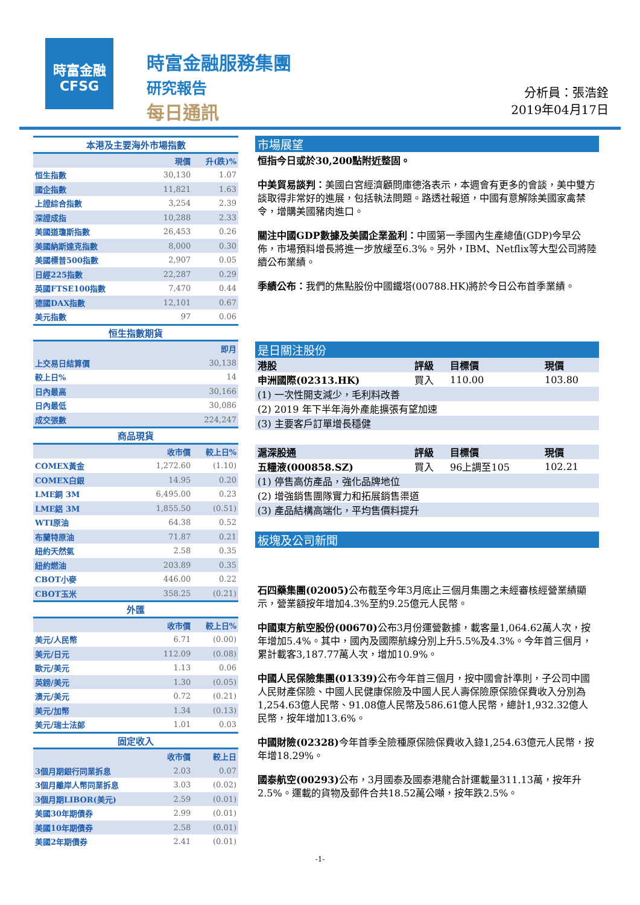時富金融
CFSG
時富金融服務集團
研究報告
每日通訊
分析員：張浩銓
2019年04月17日
| 本港及主要海外市場指數 | | |
| --- | --- | --- |
| | 現價 | 升(跌)% |
| 恒生指數 | 30,130 | 1.07 |
| 國企指數 | 11,821 | 1.63 |
| 上證綜合指數 | 3,254 | 2.39 |
| 深證成指 | 10,288 | 2.33 |
| 美國道瓊斯指數 | 26,453 | 0.26 |
| 美國納斯達克指數 | 8,000 | 0.30 |
| 美國標普500指數 | 2,907 | 0.05 |
| 日經225指數 | 22,287 | 0.29 |
| 英國FTSE100指數 | 7,470 | 0.44 |
| 德國DAX指數 | 12,101 | 0.67 |
| 美元指數 | 97 | 0.06 |
| 恒生指數期貨 | | |
| | | 即月 |
| 上交易日結算價 | | 30,138 |
| 較上日% | | 14 |
| 日內最高 | | 30,166 |
| 日內最低 | | 30,086 |
| 成交張數 | | 224,247 |
| 商品現貨 | | |
| | 收市價 | 較上日% |
| COMEX黃金 | 1,272.60 | (1.10) |
| COMEX白銀 | 14.95 | 0.20 |
| LME銅 3M | 6,495.00 | 0.23 |
| LME鋁 3M | 1,855.50 | (0.51) |
| WTI原油 | 64.38 | 0.52 |
| 布蘭特原油 | 71.87 | 0.21 |
| 紐約天然氣 | 2.58 | 0.35 |
| 紐約燃油 | 203.89 | 0.35 |
| CBOT小麥 | 446.00 | 0.22 |
| CBOT玉米 | 358.25 | (0.21) |
| 外匯 | | |
| | 收市價 | 較上日% |
| 美元/人民幣 | 6.71 | (0.00) |
| 美元/日元 | 112.09 | (0.08) |
| 歐元/美元 | 1.13 | 0.06 |
| 英鎊/美元 | 1.30 | (0.05) |
| 澳元/美元 | 0.72 | (0.21) |
| 美元/加幣 | 1.34 | (0.13) |
| 美元/瑞士法郎 | 1.01 | 0.03 |
| 固定收入 | | |
| | 收市價 | 較上日 |
| 3個月期銀行同業拆息 | 2.03 | 0.07 |
| 3個月離岸人幣同業拆息 | 3.03 | (0.02) |
| 3個月期LIBOR(美元) | 2.59 | (0.01) |
| 美國30年期債券 | 2.99 | (0.01) |
| 美國10年期債券 | 2.58 | (0.01) |
| 美國2年期債券 | 2.41 | (0.01) |
市場展望
恒指今日或於30,200點附近整固。
中美貿易談判：美國白宮經濟顧問庫德洛表示，本週會有更多的會談，美中雙方談取得非常好的進展，包括執法問題。路透社報道，中國有意解除美國家禽禁令，增購美國豬肉進口。
關注中國GDP數據及美國企業盈利：中國第一季國內生產總值(GDP)今早公佈，市場預料增長將進一步放緩至6.3%。另外，IBM、Netflix等大型公司將陸續公布業績。
季績公布：我們的焦點股份中國鐵塔(00788.HK)將於今日公布首季業績。
是日關注股份
| 港股 | 評級 | 目標價 | 現價 |
| --- | --- | --- | --- |
| 申洲國際(02313.HK) | 買入 | 110.00 | 103.80 |
| (1) 一次性開支減少，毛利料改善 | | | |
| (2) 2019 年下半年海外產能擴張有望加速 | | | |
| (3) 主要客戶訂單增長穩健 | | | |
| 滬深股通 | 評級 | 目標價 | 現價 |
| 五糧液(000858.SZ) | 買入 | 96上調至105 | 102.21 |
| (1) 停售高仿產品，強化品牌地位 | | | |
| (2) 增強銷售團隊實力和拓展銷售渠道 | | | |
| (3) 產品結構高端化，平均售價料提升 | | | |
板塊及公司新聞
石四藥集團(02005) 公布截至今年3月底止三個月集團之未經審核經營業績顯示，營業額按年增加4.3%至約9.25億元人民幣。
中國東方航空股份(00670) 公布3月份運營數據，載客量1,064.62萬人次，按年增加5.4%。其中，國內及國際航線分別上升5.5%及4.3%。今年首三個月，累計載客3,187.77萬人次，增加10.9%。
中國人民保險集團(01339) 公布今年首三個月，按中國會計準則，子公司中國人民財產保險、中國人民健康保險及中國人民人壽保險原保險保費收入分別為1,254.63億人民幣、91.08億人民幣及586.61億人民幣，總計1,932.32億人民幣，按年增加13.6%。
中國財險(02328) 今年首季全險種原保險保費收入錄1,254.63億元人民幣，按年增18.29%。
國泰航空(00293) 公布，3月國泰及國泰港龍合計運載量311.13萬，按年升2.5%。運載的貨物及郵件合共18.52萬公噸，按年跌2.5%。
-1-